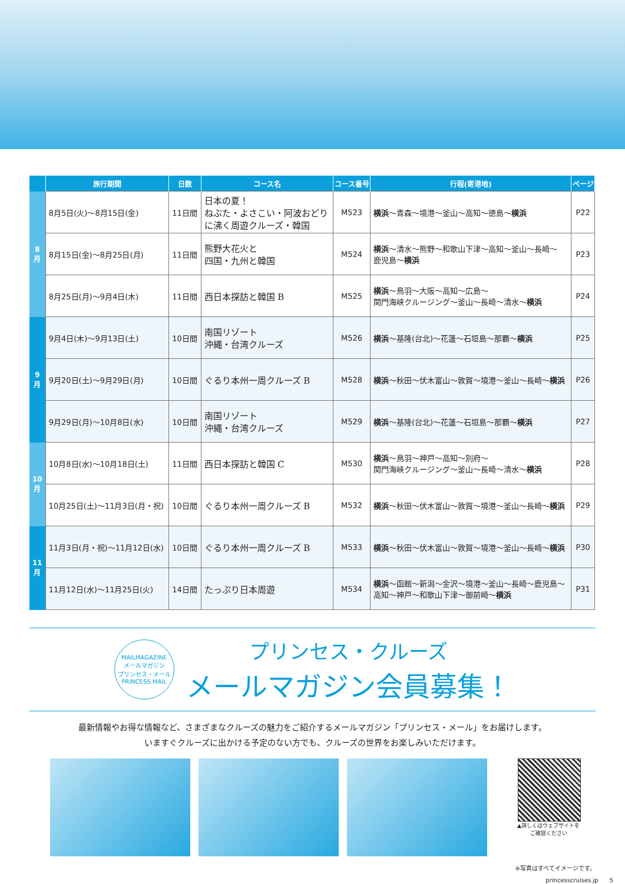| | 旅行期間 | 日数 | コース名 | コース番号 | 行程(寄港地) | ページ |
| --- | --- | --- | --- | --- | --- | --- |
| 8 月 | 8月5日(火)～8月15日(金) | 11日間 | 日本の夏！ ねぶた・よさこい・阿波おどり に沸く周遊クルーズ・韓国 | M523 | 横浜 ～青森～境港～釜山～高知～徳島～ 横浜 | P22 |
| | 8月15日(金)～8月25日(月) | 11日間 | 熊野大花火と 四国・九州と韓国 | M524 | 横浜 ～清水～熊野～和歌山下津～高知～釜山～長崎～ 鹿児島～ 横浜 | P23 |
| | 8月25日(月)～9月4日(木) | 11日間 | 西日本探訪と韓国 B | M525 | 横浜 ～鳥羽～大阪～高知～広島～ 関門海峡クルージング～釜山～長崎～清水～ 横浜 | P24 |
| 9 月 | 9月4日(木)～9月13日(土) | 10日間 | 南国リゾート 沖縄・台湾クルーズ | M526 | 横浜 ～基隆(台北)～花蓮～石垣島～那覇～ 横浜 | P25 |
| | 9月20日(土)～9月29日(月) | 10日間 | ぐるり本州一周クルーズ B | M528 | 横浜 ～秋田～伏木富山～敦賀～境港～釜山～長崎～ 横浜 | P26 |
| | 9月29日(月)～10月8日(水) | 10日間 | 南国リゾート 沖縄・台湾クルーズ | M529 | 横浜 ～基隆(台北)～花蓮～石垣島～那覇～ 横浜 | P27 |
| 10 月 | 10月8日(水)～10月18日(土) | 11日間 | 西日本探訪と韓国 C | M530 | 横浜 ～鳥羽～神戸～高知～別府～ 関門海峡クルージング～釜山～長崎～清水～ 横浜 | P28 |
| | 10月25日(土)～11月3日(月・祝) | 10日間 | ぐるり本州一周クルーズ B | M532 | 横浜 ～秋田～伏木富山～敦賀～境港～釜山～長崎～ 横浜 | P29 |
| 11 月 | 11月3日(月・祝)～11月12日(水) | 10日間 | ぐるり本州一周クルーズ B | M533 | 横浜 ～秋田～伏木富山～敦賀～境港～釜山～長崎～ 横浜 | P30 |
| | 11月12日(水)～11月25日(火) | 14日間 | たっぷり日本周遊 | M534 | 横浜 ～函館～新潟～金沢～境港～釜山～長崎～鹿児島～ 高知～神戸～和歌山下津～御前崎～ 横浜 | P31 |
MAILMAGAZINE
メールマガジン
プリンセス・メール
PRINCESS MAIL
プリンセス・クルーズ
メールマガジン会員募集！
最新情報やお得な情報など、さまざまなクルーズの魅力をご紹介するメールマガジン「プリンセス・メール」をお届けします。
いますぐクルーズに出かける予定のない方でも、クルーズの世界をお楽しみいただけます。
▲詳しくはウェブサイトを
ご確認ください
※写真はすべてイメージです。
princesscruises.jp 5